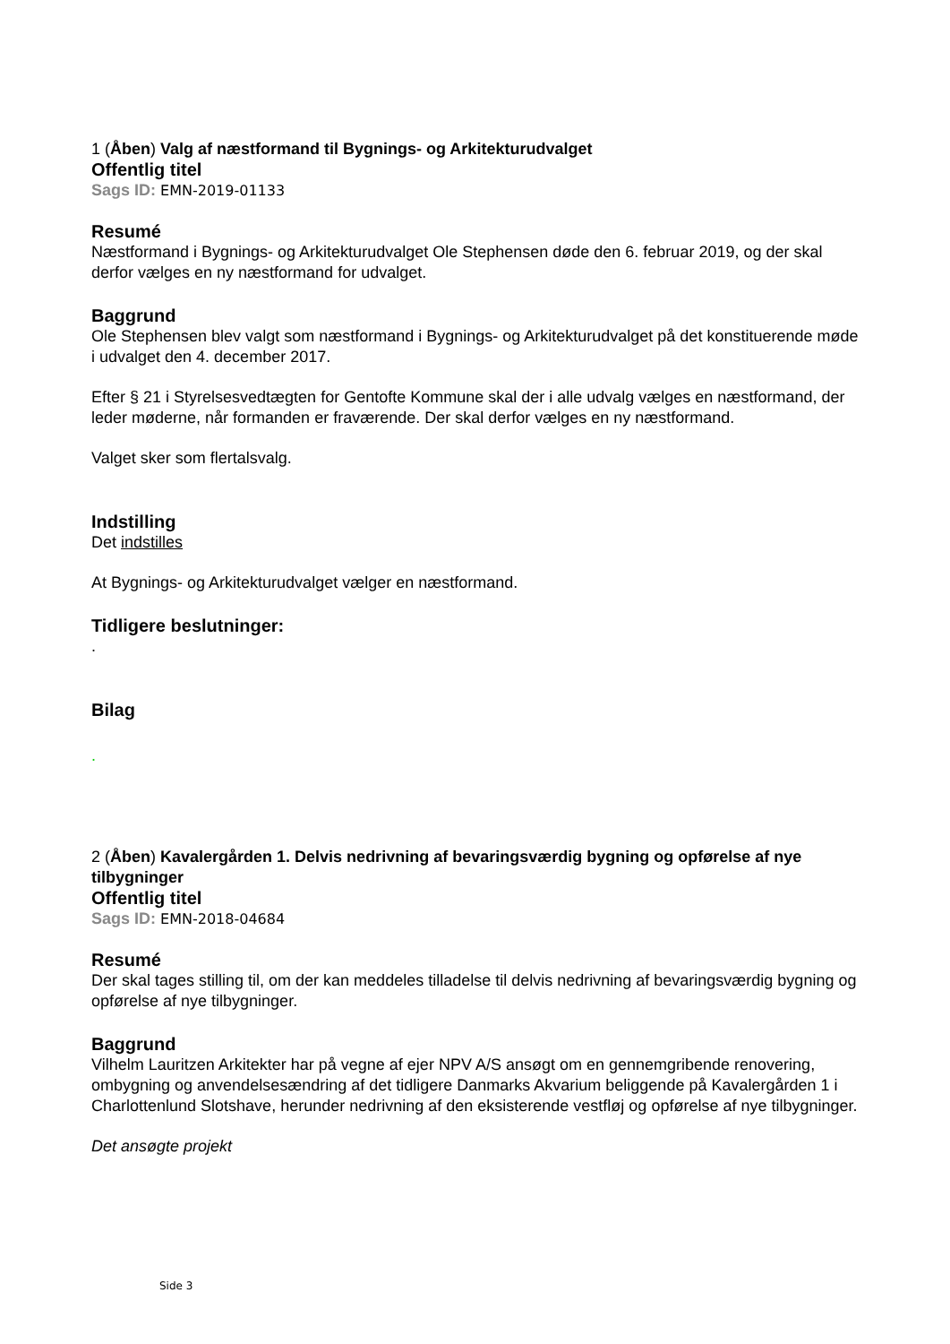1 (Åben) Valg af næstformand til Bygnings- og Arkitekturudvalget
Offentlig titel
Sags ID: EMN-2019-01133
Resumé
Næstformand i Bygnings- og Arkitekturudvalget Ole Stephensen døde den 6. februar 2019, og der skal derfor vælges en ny næstformand for udvalget.
Baggrund
Ole Stephensen blev valgt som næstformand i Bygnings- og Arkitekturudvalget på det konstituerende møde i udvalget den 4. december 2017.
Efter § 21 i Styrelsesvedtægten for Gentofte Kommune skal der i alle udvalg vælges en næstformand, der leder møderne, når formanden er fraværende. Der skal derfor vælges en ny næstformand.
Valget sker som flertalsvalg.
Indstilling
Det indstilles
At Bygnings- og Arkitekturudvalget vælger en næstformand.
Tidligere beslutninger:
.
Bilag
.
2 (Åben) Kavalergården 1. Delvis nedrivning af bevaringsværdig bygning og opførelse af nye tilbygninger
Offentlig titel
Sags ID: EMN-2018-04684
Resumé
Der skal tages stilling til, om der kan meddeles tilladelse til delvis nedrivning af bevaringsværdig bygning og opførelse af nye tilbygninger.
Baggrund
Vilhelm Lauritzen Arkitekter har på vegne af ejer NPV A/S ansøgt om en gennemgribende renovering, ombygning og anvendelsesændring af det tidligere Danmarks Akvarium beliggende på Kavalergården 1 i Charlottenlund Slotshave, herunder nedrivning af den eksisterende vestfløj og opførelse af nye tilbygninger.
Det ansøgte projekt
Side 3